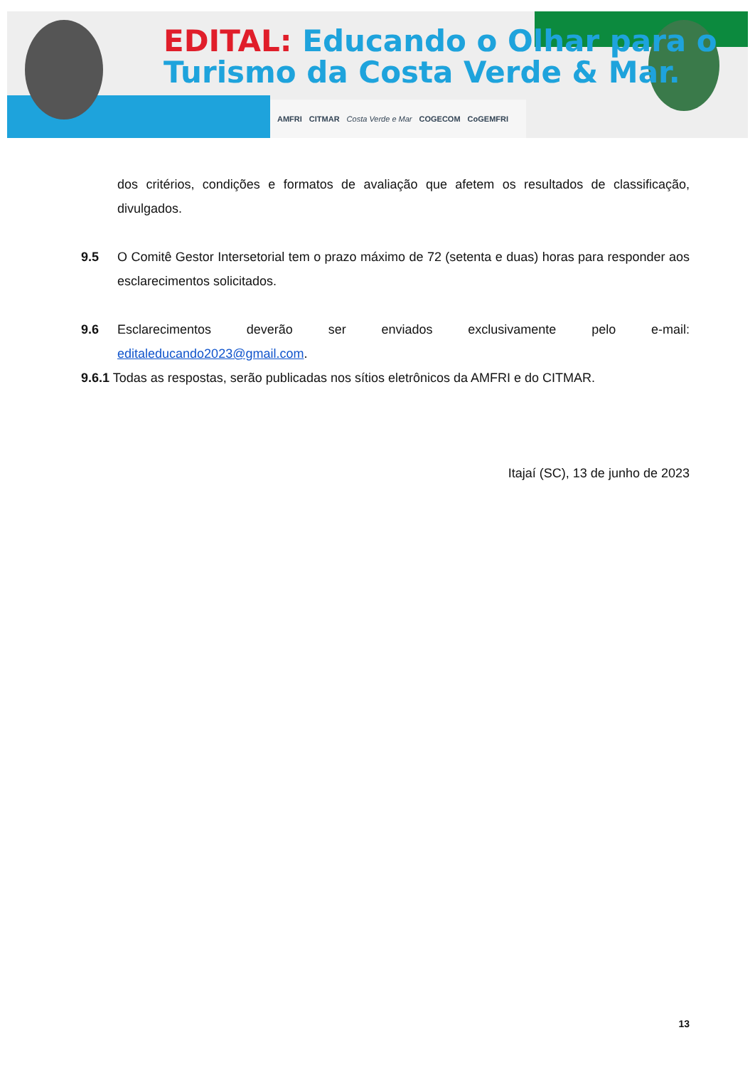EDITAL: Educando o Olhar para o
Turismo da Costa Verde & Mar.
AMFRI CITMAR Costa Verde e Mar COGECOM CoGEMFRI
dos critérios, condições e formatos de avaliação que afetem os resultados de classificação, divulgados.
9.5 O Comitê Gestor Intersetorial tem o prazo máximo de 72 (setenta e duas) horas para responder aos esclarecimentos solicitados.
9.6 Esclarecimentos deverão ser enviados exclusivamente pelo e-mail: editaleducando2023@gmail.com.
9.6.1 Todas as respostas, serão publicadas nos sítios eletrônicos da AMFRI e do CITMAR.
Itajaí (SC), 13 de junho de 2023
13